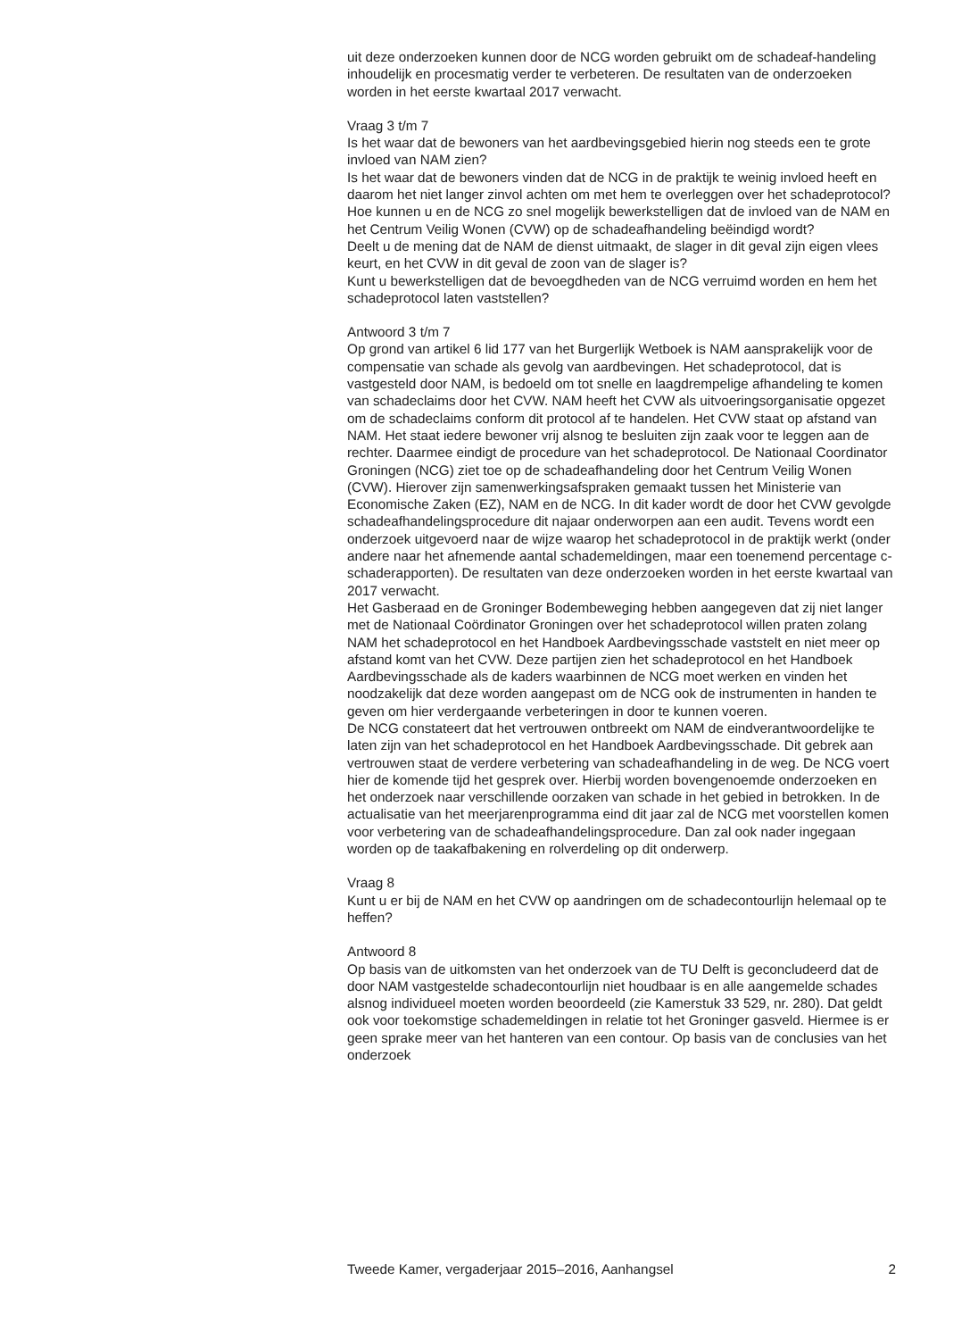uit deze onderzoeken kunnen door de NCG worden gebruikt om de schadeaf-handeling inhoudelijk en procesmatig verder te verbeteren. De resultaten van de onderzoeken worden in het eerste kwartaal 2017 verwacht.
Vraag 3 t/m 7
Is het waar dat de bewoners van het aardbevingsgebied hierin nog steeds een te grote invloed van NAM zien?
Is het waar dat de bewoners vinden dat de NCG in de praktijk te weinig invloed heeft en daarom het niet langer zinvol achten om met hem te overleggen over het schadeprotocol?
Hoe kunnen u en de NCG zo snel mogelijk bewerkstelligen dat de invloed van de NAM en het Centrum Veilig Wonen (CVW) op de schadeafhandeling beëindigd wordt?
Deelt u de mening dat de NAM de dienst uitmaakt, de slager in dit geval zijn eigen vlees keurt, en het CVW in dit geval de zoon van de slager is?
Kunt u bewerkstelligen dat de bevoegdheden van de NCG verruimd worden en hem het schadeprotocol laten vaststellen?
Antwoord 3 t/m 7
Op grond van artikel 6 lid 177 van het Burgerlijk Wetboek is NAM aansprakelijk voor de compensatie van schade als gevolg van aardbevingen. Het schadeprotocol, dat is vastgesteld door NAM, is bedoeld om tot snelle en laagdrempelige afhandeling te komen van schadeclaims door het CVW. NAM heeft het CVW als uitvoeringsorganisatie opgezet om de schadeclaims conform dit protocol af te handelen. Het CVW staat op afstand van NAM. Het staat iedere bewoner vrij alsnog te besluiten zijn zaak voor te leggen aan de rechter. Daarmee eindigt de procedure van het schadeprotocol. De Nationaal Coordinator Groningen (NCG) ziet toe op de schadeafhandeling door het Centrum Veilig Wonen (CVW). Hierover zijn samenwerkingsafspraken gemaakt tussen het Ministerie van Economische Zaken (EZ), NAM en de NCG. In dit kader wordt de door het CVW gevolgde schadeafhandelingsprocedure dit najaar onderworpen aan een audit. Tevens wordt een onderzoek uitgevoerd naar de wijze waarop het schadeprotocol in de praktijk werkt (onder andere naar het afnemende aantal schademeldingen, maar een toenemend percentage c-schaderapporten). De resultaten van deze onderzoeken worden in het eerste kwartaal van 2017 verwacht.
Het Gasberaad en de Groninger Bodembeweging hebben aangegeven dat zij niet langer met de Nationaal Coördinator Groningen over het schadeprotocol willen praten zolang NAM het schadeprotocol en het Handboek Aardbevingsschade vaststelt en niet meer op afstand komt van het CVW. Deze partijen zien het schadeprotocol en het Handboek Aardbevingsschade als de kaders waarbinnen de NCG moet werken en vinden het noodzakelijk dat deze worden aangepast om de NCG ook de instrumenten in handen te geven om hier verdergaande verbeteringen in door te kunnen voeren.
De NCG constateert dat het vertrouwen ontbreekt om NAM de eindverantwoordelijke te laten zijn van het schadeprotocol en het Handboek Aardbevingsschade. Dit gebrek aan vertrouwen staat de verdere verbetering van schadeafhandeling in de weg. De NCG voert hier de komende tijd het gesprek over. Hierbij worden bovengenoemde onderzoeken en het onderzoek naar verschillende oorzaken van schade in het gebied in betrokken. In de actualisatie van het meerjarenprogramma eind dit jaar zal de NCG met voorstellen komen voor verbetering van de schadeafhandelingsprocedure. Dan zal ook nader ingegaan worden op de taakafbakening en rolverdeling op dit onderwerp.
Vraag 8
Kunt u er bij de NAM en het CVW op aandringen om de schadecontourlijn helemaal op te heffen?
Antwoord 8
Op basis van de uitkomsten van het onderzoek van de TU Delft is geconcludeerd dat de door NAM vastgestelde schadecontourlijn niet houdbaar is en alle aangemelde schades alsnog individueel moeten worden beoordeeld (zie Kamerstuk 33 529, nr. 280). Dat geldt ook voor toekomstige schademeldingen in relatie tot het Groninger gasveld. Hiermee is er geen sprake meer van het hanteren van een contour. Op basis van de conclusies van het onderzoek
Tweede Kamer, vergaderjaar 2015–2016, Aanhangsel 2